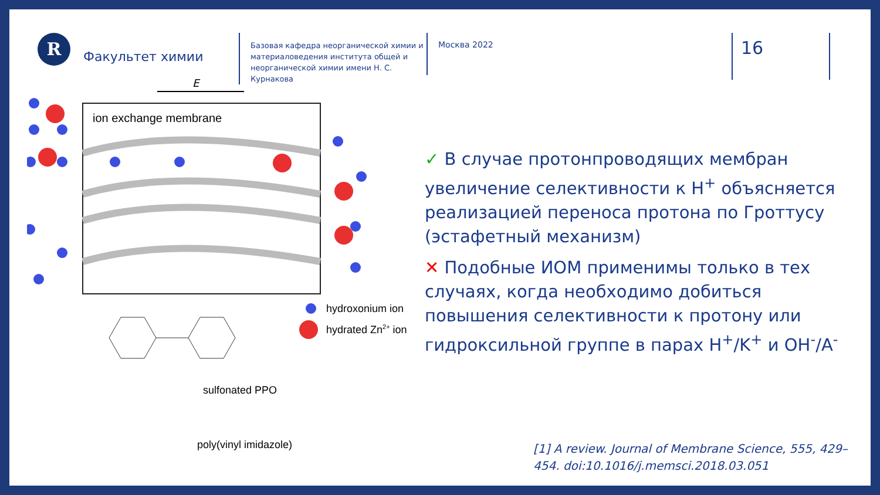R
Факультет химии
Базовая кафедра неорганической химии и материаловедения института общей и неорганической химии имени Н. С. Курнакова
Москва 2022
16
E
ion exchange membrane
hydroxonium ion
hydrated Zn2+ ion
sulfonated PPO
poly(vinyl imidazole)
✓ В случае протонпроводящих мембран увеличение селективности к Н<sup>+</sup> объясняется реализацией переноса протона по Гроттусу (эстафетный механизм)
✕ Подобные ИОМ применимы только в тех случаях, когда необходимо добиться повышения селективности к протону или гидроксильной группе в парах Н<sup>+</sup>/K<sup>+</sup> и OH<sup>-</sup>/A<sup>-</sup>
[1] A review. Journal of Membrane Science, 555, 429–454. doi:10.1016/j.memsci.2018.03.051